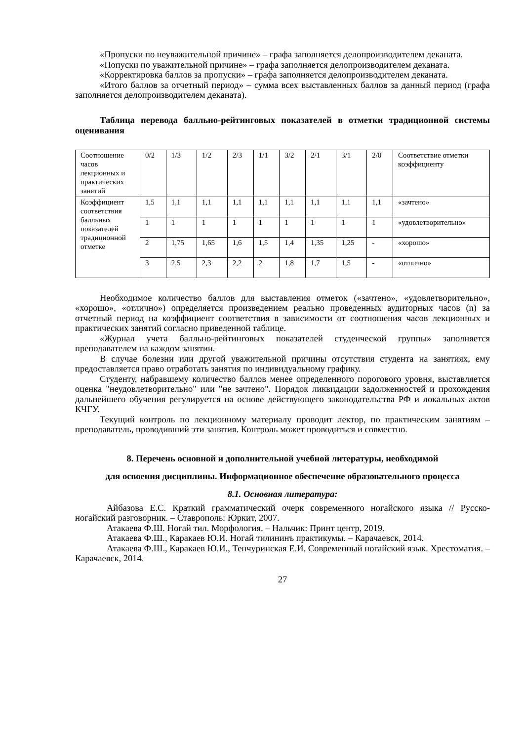«Пропуски по неуважительной причине» – графа заполняется делопроизводителем деканата.
«Попуски по уважительной причине» – графа заполняется делопроизводителем деканата.
«Корректировка баллов за пропуски» – графа заполняется делопроизводителем деканата.
«Итого баллов за отчетный период» – сумма всех выставленных баллов за данный период (графа заполняется делопроизводителем деканата).
Таблица перевода балльно-рейтинговых показателей в отметки традиционной системы оценивания
| Соотношение часов лекционных и практических занятий | 0/2 | 1/3 | 1/2 | 2/3 | 1/1 | 3/2 | 2/1 | 3/1 | 2/0 | Соответствие отметки коэффициенту |
| Коэффициент соответствия балльных показателей традиционной отметке | 1,5 | 1,1 | 1,1 | 1,1 | 1,1 | 1,1 | 1,1 | 1,1 | 1,1 | «зачтено» |
| | 1 | 1 | 1 | 1 | 1 | 1 | 1 | 1 | 1 | «удовлетворительно» |
| | 2 | 1,75 | 1,65 | 1,6 | 1,5 | 1,4 | 1,35 | 1,25 | - | «хорошо» |
| | 3 | 2,5 | 2,3 | 2,2 | 2 | 1,8 | 1,7 | 1,5 | - | «отлично» |
Необходимое количество баллов для выставления отметок («зачтено», «удовлетворительно», «хорошо», «отлично») определяется произведением реально проведенных аудиторных часов (n) за отчетный период на коэффициент соответствия в зависимости от соотношения часов лекционных и практических занятий согласно приведенной таблице.
«Журнал учета балльно-рейтинговых показателей студенческой группы» заполняется преподавателем на каждом занятии.
В случае болезни или другой уважительной причины отсутствия студента на занятиях, ему предоставляется право отработать занятия по индивидуальному графику.
Студенту, набравшему количество баллов менее определенного порогового уровня, выставляется оценка "неудовлетворительно" или "не зачтено". Порядок ликвидации задолженностей и прохождения дальнейшего обучения регулируется на основе действующего законодательства РФ и локальных актов КЧГУ.
Текущий контроль по лекционному материалу проводит лектор, по практическим занятиям – преподаватель, проводивший эти занятия. Контроль может проводиться и совместно.
8. Перечень основной и дополнительной учебной литературы, необходимой
для освоения дисциплины. Информационное обеспечение образовательного процесса
8.1. Основная литература:
Айбазова Е.С. Краткий грамматический очерк современного ногайского языка // Русско-ногайский разговорник. – Ставрополь: Юркит, 2007.
Атакаева Ф.Ш. Ногай тил. Морфология. – Нальчик: Принт центр, 2019.
Атакаева Ф.Ш., Каракаев Ю.И. Ногай тилининъ практикумы. – Карачаевск, 2014.
Атакаева Ф.Ш., Каракаев Ю.И., Тенчуринская Е.И. Современный ногайский язык. Хрестоматия. – Карачаевск, 2014.
27